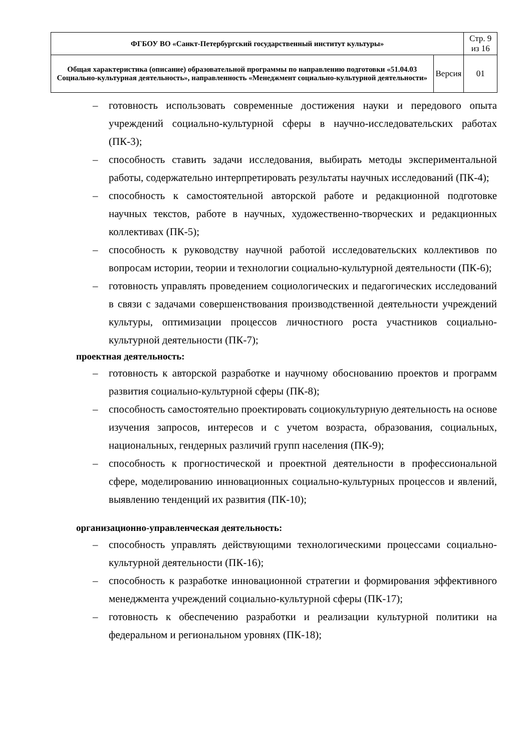| ФГБОУ ВО «Санкт-Петербургский государственный институт культуры» | | Стр. 9 из 16 |
| Общая характеристика (описание) образовательной программы по направлению подготовки «51.04.03 Социально-культурная деятельность», направленность «Менеджмент социально-культурной деятельности» | Версия | 01 |
– готовность использовать современные достижения науки и передового опыта учреждений социально-культурной сферы в научно-исследовательских работах (ПК-3);
– способность ставить задачи исследования, выбирать методы экспериментальной работы, содержательно интерпретировать результаты научных исследований (ПК-4);
– способность к самостоятельной авторской работе и редакционной подготовке научных текстов, работе в научных, художественно-творческих и редакционных коллективах (ПК-5);
– способность к руководству научной работой исследовательских коллективов по вопросам истории, теории и технологии социально-культурной деятельности (ПК-6);
– готовность управлять проведением социологических и педагогических исследований в связи с задачами совершенствования производственной деятельности учреждений культуры, оптимизации процессов личностного роста участников социально-культурной деятельности (ПК-7);
проектная деятельность:
– готовность к авторской разработке и научному обоснованию проектов и программ развития социально-культурной сферы (ПК-8);
– способность самостоятельно проектировать социокультурную деятельность на основе изучения запросов, интересов и с учетом возраста, образования, социальных, национальных, гендерных различий групп населения (ПК-9);
– способность к прогностической и проектной деятельности в профессиональной сфере, моделированию инновационных социально-культурных процессов и явлений, выявлению тенденций их развития (ПК-10);
организационно-управленческая деятельность:
– способность управлять действующими технологическими процессами социально-культурной деятельности (ПК-16);
– способность к разработке инновационной стратегии и формирования эффективного менеджмента учреждений социально-культурной сферы (ПК-17);
– готовность к обеспечению разработки и реализации культурной политики на федеральном и региональном уровнях (ПК-18);